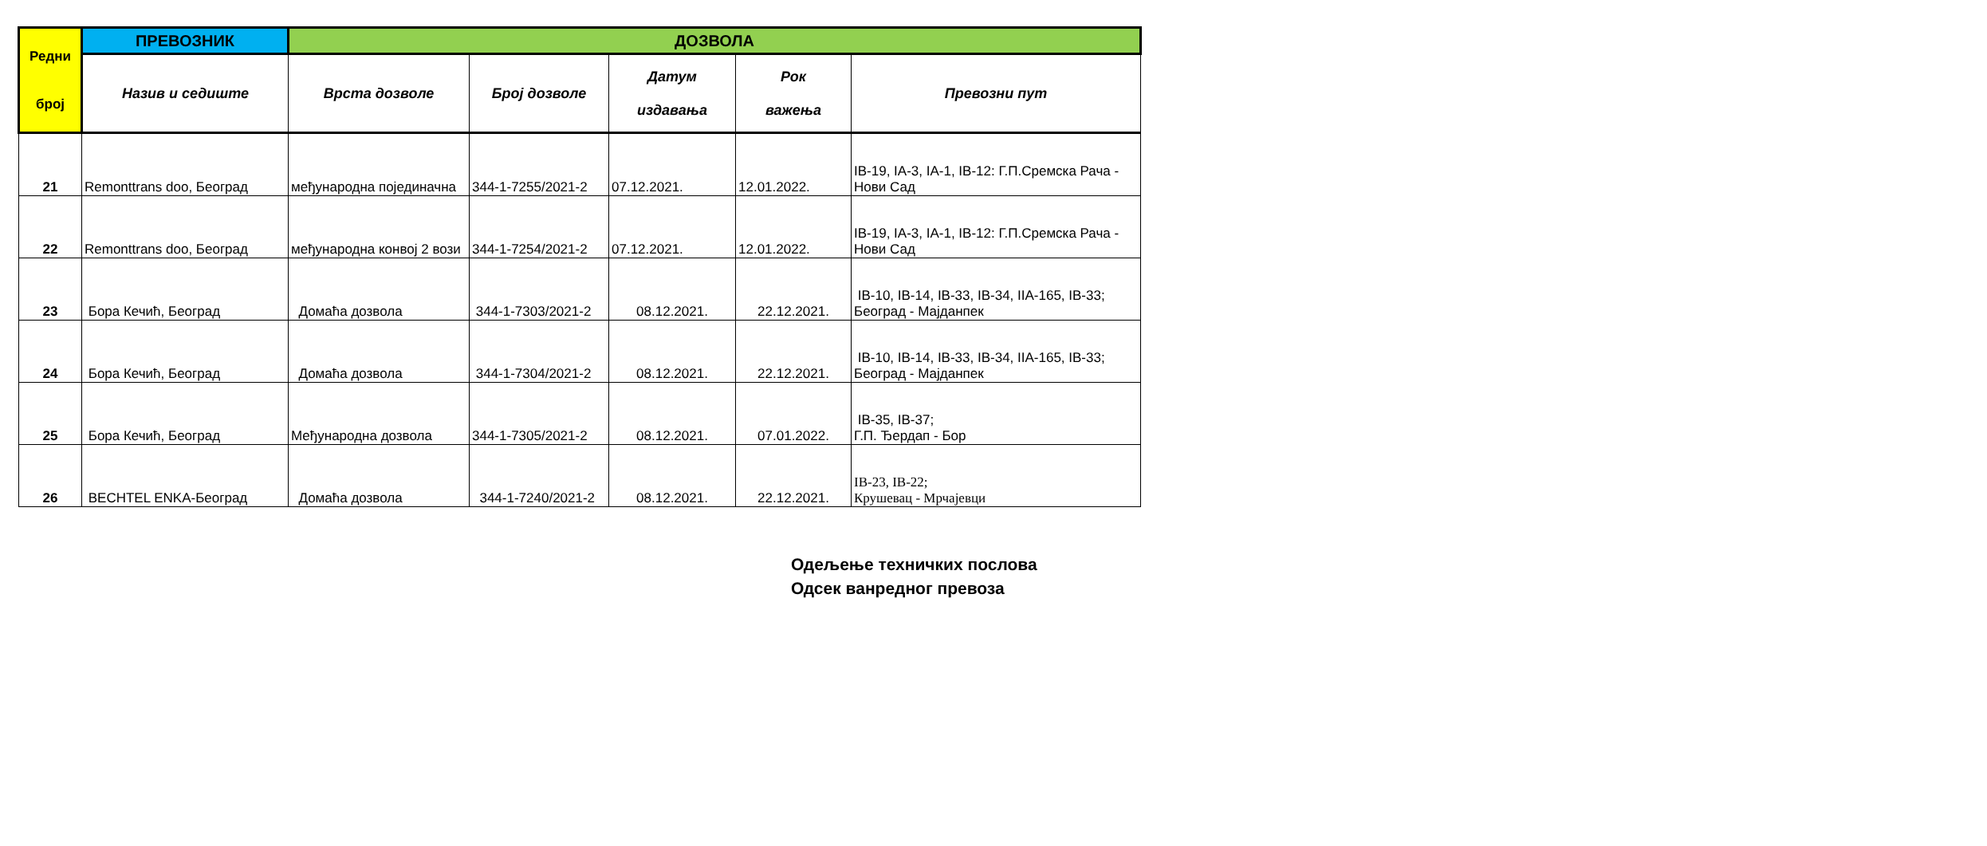| Редни број | ПРЕВОЗНИК | ДОЗВОЛА | | | | |
| --- | --- | --- | --- | --- | --- | --- |
| | Назив и седиште | Врста дозволе | Број дозволе | Датум издавања | Рок важења | Превозни пут |
| 21 | Remonttrans doo, Београд | међународна појединачна | 344-1-7255/2021-2 | 07.12.2021. | 12.01.2022. | IB-19, IA-3, IA-1, IB-12: Г.П.Сремска Рача - Нови Сад |
| 22 | Remonttrans doo, Београд | међународна конвој 2 вози | 344-1-7254/2021-2 | 07.12.2021. | 12.01.2022. | IB-19, IA-3, IA-1, IB-12: Г.П.Сремска Рача - Нови Сад |
| 23 | Бора Кечић, Београд | Домаћа дозвола | 344-1-7303/2021-2 | 08.12.2021. | 22.12.2021. | IB-10, IB-14, IB-33, IB-34, IIA-165, IB-33; Београд - Мајданпек |
| 24 | Бора Кечић, Београд | Домаћа дозвола | 344-1-7304/2021-2 | 08.12.2021. | 22.12.2021. | IB-10, IB-14, IB-33, IB-34, IIA-165, IB-33; Београд - Мајданпек |
| 25 | Бора Кечић, Београд | Међународна дозвола | 344-1-7305/2021-2 | 08.12.2021. | 07.01.2022. | IB-35, IB-37; Г.П. Ђердап - Бор |
| 26 | BECHTEL ENKA-Београд | Домаћа дозвола | 344-1-7240/2021-2 | 08.12.2021. | 22.12.2021. | IB-23, IB-22; Крушевац - Мрчајевци |
Одељење техничких послова
Одсек ванредног превоза